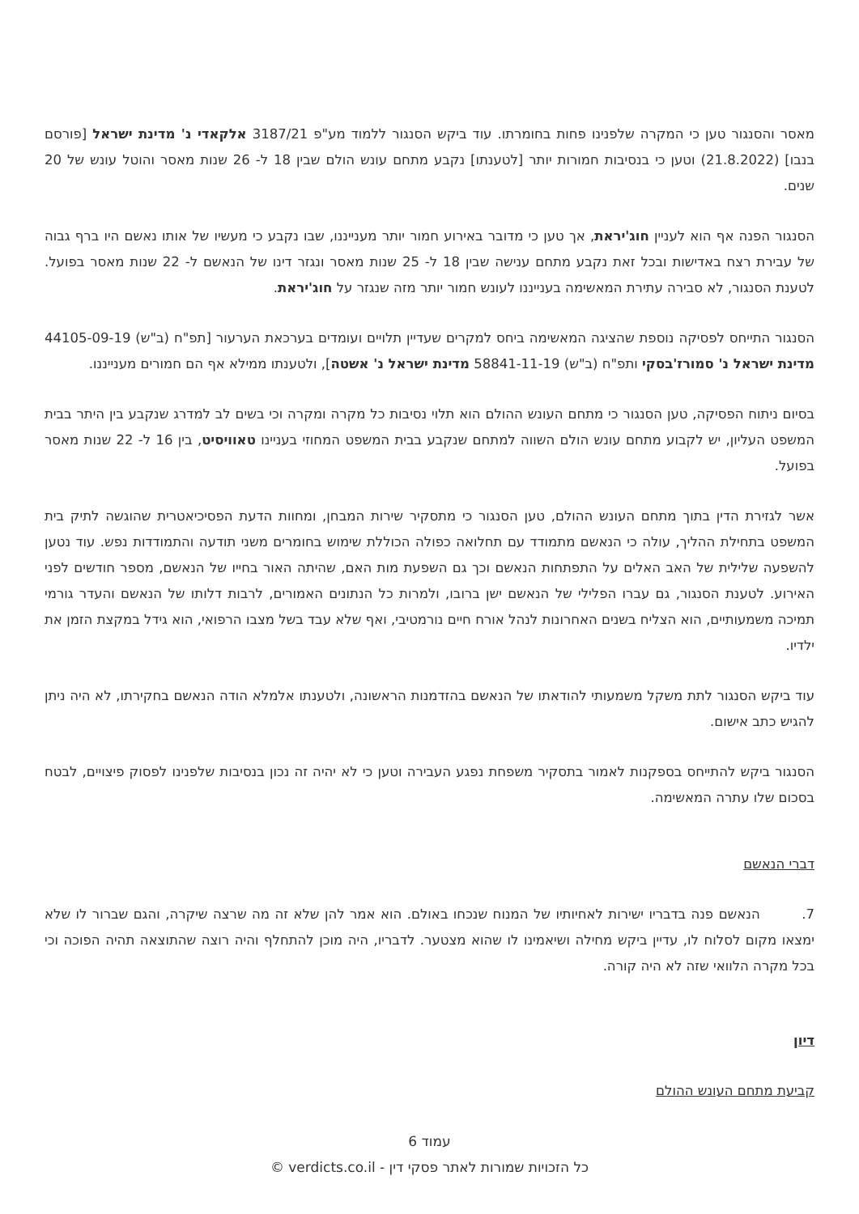מאסר והסנגור טען כי המקרה שלפנינו פחות בחומרתו. עוד ביקש הסנגור ללמוד מע"פ 3187/21 אלקאדי נ' מדינת ישראל [פורסם בנבו] (21.8.2022) וטען כי בנסיבות חמורות יותר [לטענתו] נקבע מתחם עונש הולם שבין 18 ל- 26 שנות מאסר והוטל עונש של 20 שנים.
הסנגור הפנה אף הוא לעניין חוג'יראת, אך טען כי מדובר באירוע חמור יותר מענייננו, שבו נקבע כי מעשיו של אותו נאשם היו ברף גבוה של עבירת רצח באדישות ובכל זאת נקבע מתחם ענישה שבין 18 ל- 25 שנות מאסר ונגזר דינו של הנאשם ל- 22 שנות מאסר בפועל. לטענת הסנגור, לא סבירה עתירת המאשימה בענייננו לעונש חמור יותר מזה שנגזר על חוג'יראת.
הסנגור התייחס לפסיקה נוספת שהציגה המאשימה ביחס למקרים שעדיין תלויים ועומדים בערכאת הערעור [תפ"ח (ב"ש) 44105-09-19 מדינת ישראל נ' סמורז'בסקי ותפ"ח (ב"ש) 58841-11-19 מדינת ישראל נ' אשטה], ולטענתו ממילא אף הם חמורים מענייננו.
בסיום ניתוח הפסיקה, טען הסנגור כי מתחם העונש ההולם הוא תלוי נסיבות כל מקרה ומקרה וכי בשים לב למדרג שנקבע בין היתר בבית המשפט העליון, יש לקבוע מתחם עונש הולם השווה למתחם שנקבע בבית המשפט המחוזי בעניינו טאוויסיט, בין 16 ל- 22 שנות מאסר בפועל.
אשר לגזירת הדין בתוך מתחם העונש ההולם, טען הסנגור כי מתסקיר שירות המבחן, ומחוות הדעת הפסיכיאטרית שהוגשה לתיק בית המשפט בתחילת ההליך, עולה כי הנאשם מתמודד עם תחלואה כפולה הכוללת שימוש בחומרים משני תודעה והתמודדות נפש. עוד נטען להשפעה שלילית של האב האלים על התפתחות הנאשם וכך גם השפעת מות האם, שהיתה האור בחייו של הנאשם, מספר חודשים לפני האירוע. לטענת הסנגור, גם עברו הפלילי של הנאשם ישן ברובו, ולמרות כל הנתונים האמורים, לרבות דלותו של הנאשם והעדר גורמי תמיכה משמעותיים, הוא הצליח בשנים האחרונות לנהל אורח חיים נורמטיבי, ואף שלא עבד בשל מצבו הרפואי, הוא גידל במקצת הזמן את ילדיו.
עוד ביקש הסנגור לתת משקל משמעותי להודאתו של הנאשם בהזדמנות הראשונה, ולטענתו אלמלא הודה הנאשם בחקירתו, לא היה ניתן להגיש כתב אישום.
הסנגור ביקש להתייחס בספקנות לאמור בתסקיר משפחת נפגע העבירה וטען כי לא יהיה זה נכון בנסיבות שלפנינו לפסוק פיצויים, לבטח בסכום שלו עתרה המאשימה.
דברי הנאשם
7. הנאשם פנה בדבריו ישירות לאחיותיו של המנוח שנכחו באולם. הוא אמר להן שלא זה מה שרצה שיקרה, והגם שברור לו שלא ימצאו מקום לסלוח לו, עדיין ביקש מחילה ושיאמינו לו שהוא מצטער. לדבריו, היה מוכן להתחלף והיה רוצה שהתוצאה תהיה הפוכה וכי בכל מקרה הלוואי שזה לא היה קורה.
דיון
קביעת מתחם העונש ההולם
עמוד 6
כל הזכויות שמורות לאתר פסקי דין - verdicts.co.il ©